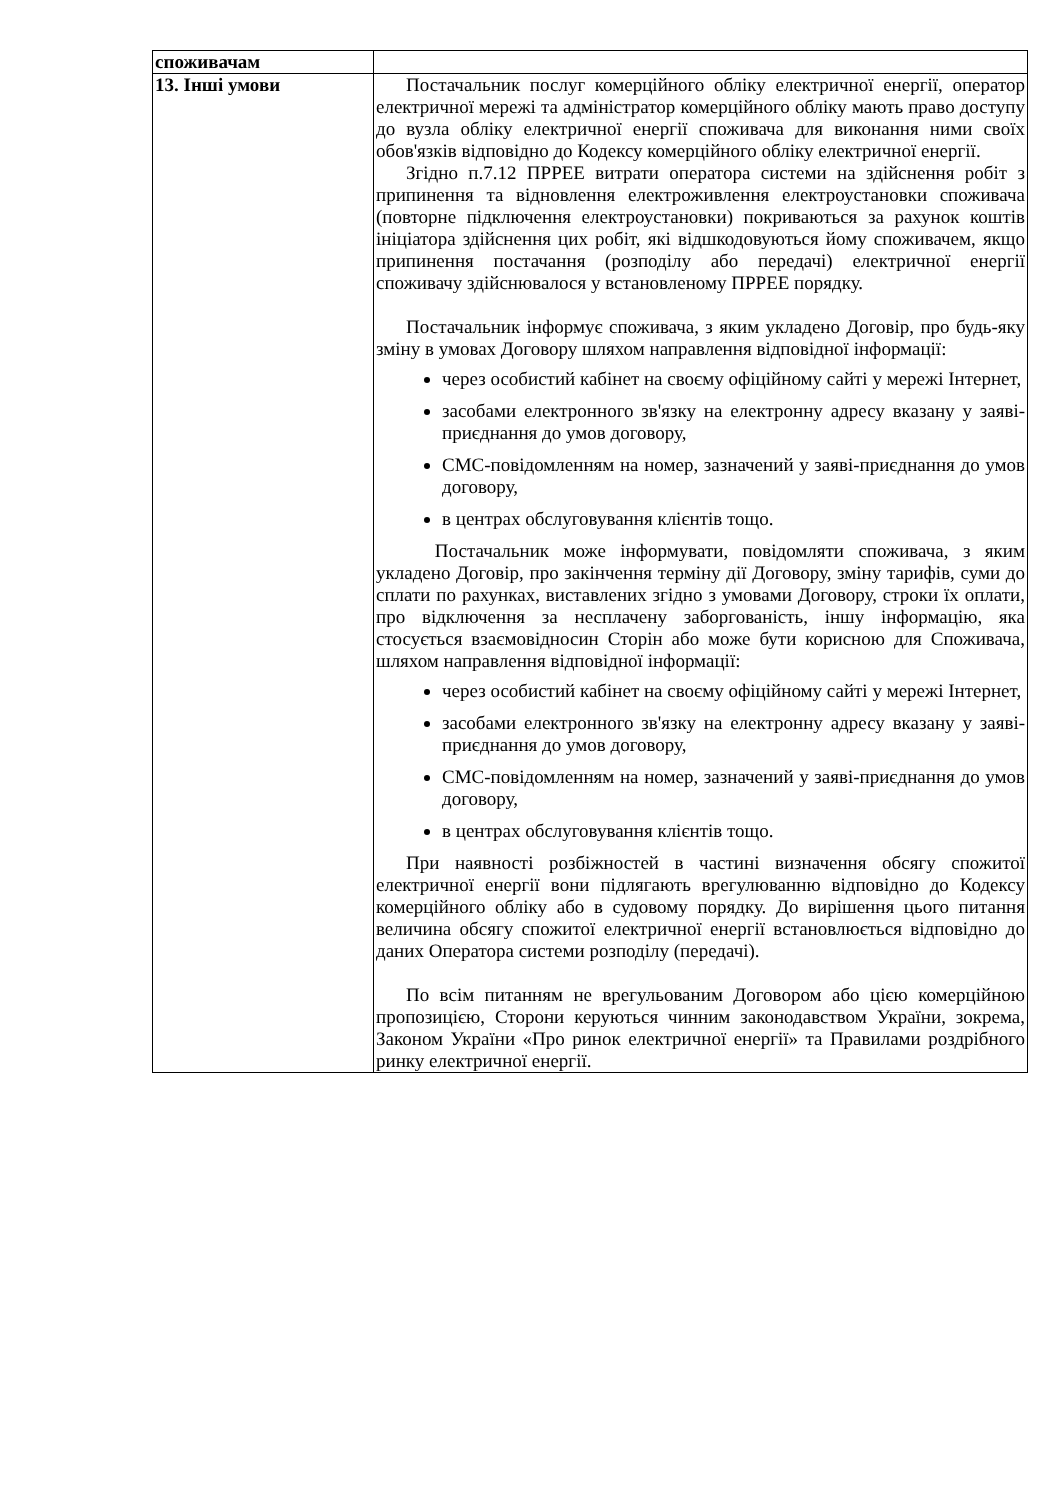| споживачам | |
| 13. Інші умови | Постачальник послуг комерційного обліку електричної енергії, оператор електричної мережі та адміністратор комерційного обліку мають право доступу до вузла обліку електричної енергії споживача для виконання ними своїх обов'язків відповідно до Кодексу комерційного обліку електричної енергії. Згідно п.7.12 ПРРЕЕ витрати оператора системи на здійснення робіт з припинення та відновлення електроживлення електроустановки споживача (повторне підключення електроустановки) покриваються за рахунок коштів ініціатора здійснення цих робіт, які відшкодовуються йому споживачем, якщо припинення постачання (розподілу або передачі) електричної енергії споживачу здійснювалося у встановленому ПРРЕЕ порядку. Постачальник інформує споживача, з яким укладено Договір, про будь-яку зміну в умовах Договору шляхом направлення відповідної інформації: через особистий кабінет на своєму офіційному сайті у мережі Інтернет, засобами електронного зв'язку на електронну адресу вказану у заяві-приєднання до умов договору, СМС-повідомленням на номер, зазначений у заяві-приєднання до умов договору, в центрах обслуговування клієнтів тощо. Постачальник може інформувати, повідомляти споживача, з яким укладено Договір, про закінчення терміну дії Договору, зміну тарифів, суми до сплати по рахунках, виставлених згідно з умовами Договору, строки їх оплати, про відключення за несплачену заборгованість, іншу інформацію, яка стосується взаємовідносин Сторін або може бути корисною для Споживача, шляхом направлення відповідної інформації: через особистий кабінет на своєму офіційному сайті у мережі Інтернет, засобами електронного зв'язку на електронну адресу вказану у заяві-приєднання до умов договору, СМС-повідомленням на номер, зазначений у заяві-приєднання до умов договору, в центрах обслуговування клієнтів тощо. При наявності розбіжностей в частині визначення обсягу спожитої електричної енергії вони підлягають врегулюванню відповідно до Кодексу комерційного обліку або в судовому порядку. До вирішення цього питання величина обсягу спожитої електричної енергії встановлюється відповідно до даних Оператора системи розподілу (передачі). По всім питанням не врегульованим Договором або цією комерційною пропозицією, Сторони керуються чинним законодавством України, зокрема, Законом України «Про ринок електричної енергії» та Правилами роздрібного ринку електричної енергії. |